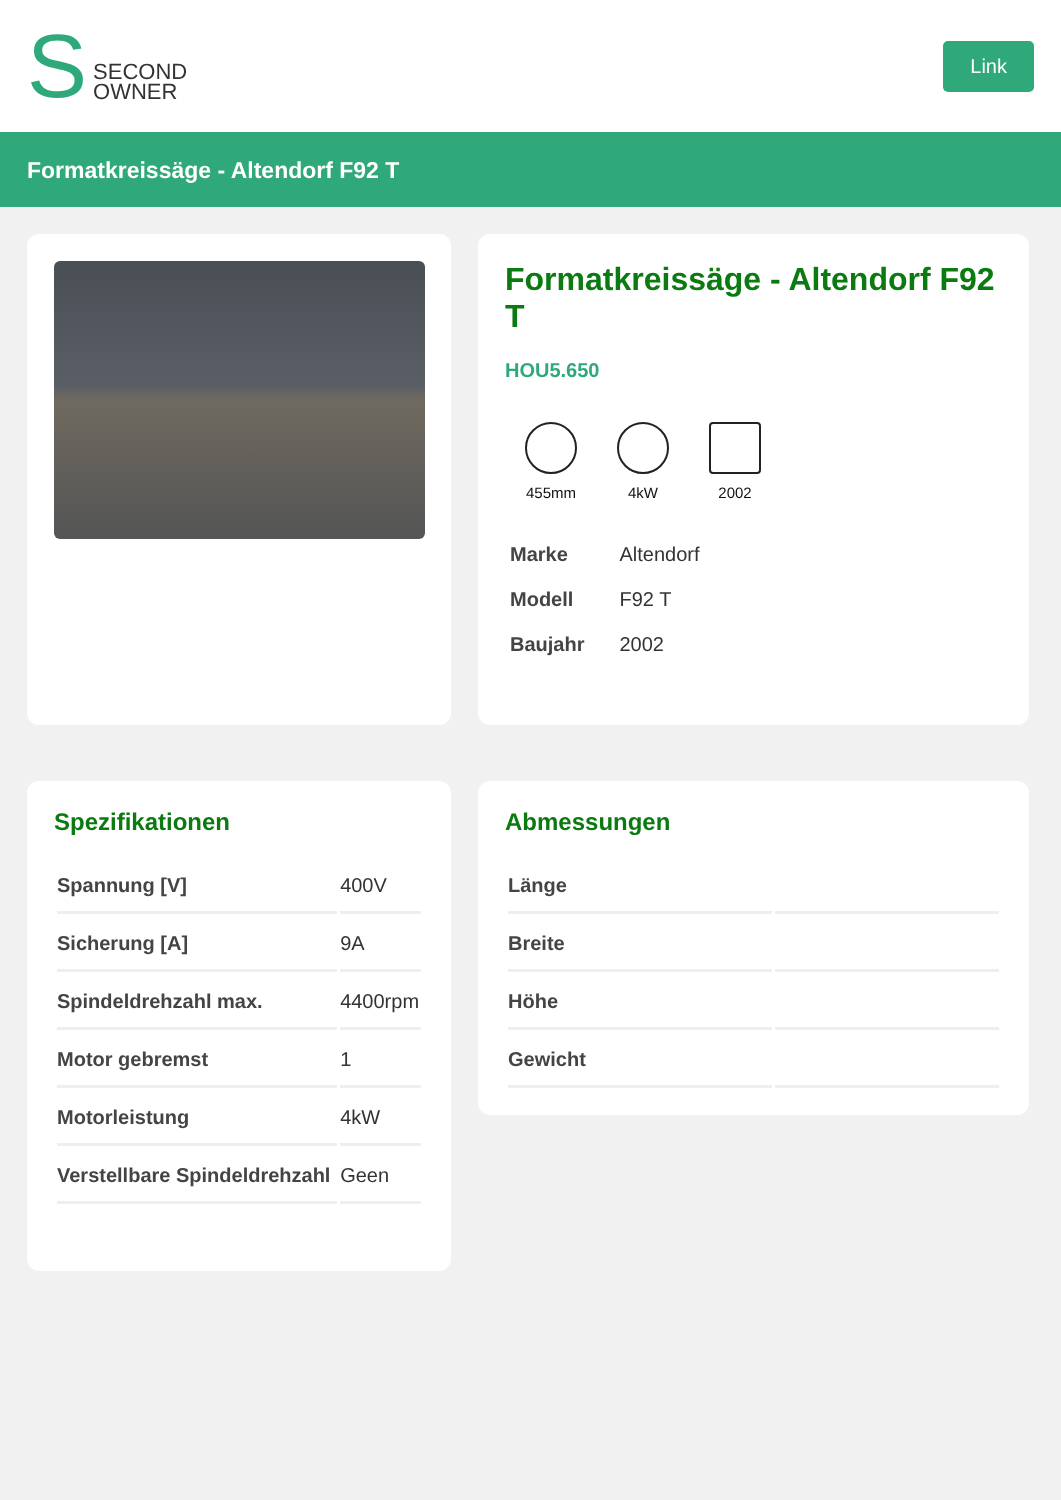S SECOND
OWNER
Link
Formatkreissäge - Altendorf F92 T
Formatkreissäge - Altendorf F92 T
HOU5.650
455mm 4kW 2002
| Marke | Altendorf |
| Modell | F92 T |
| Baujahr | 2002 |
Spezifikationen
| Spannung [V] | 400V |
| Sicherung [A] | 9A |
| Spindeldrehzahl max. | 4400rpm |
| Motor gebremst | 1 |
| Motorleistung | 4kW |
| Verstellbare Spindeldrehzahl | Geen |
Abmessungen
| Länge | |
| Breite | |
| Höhe | |
| Gewicht | |